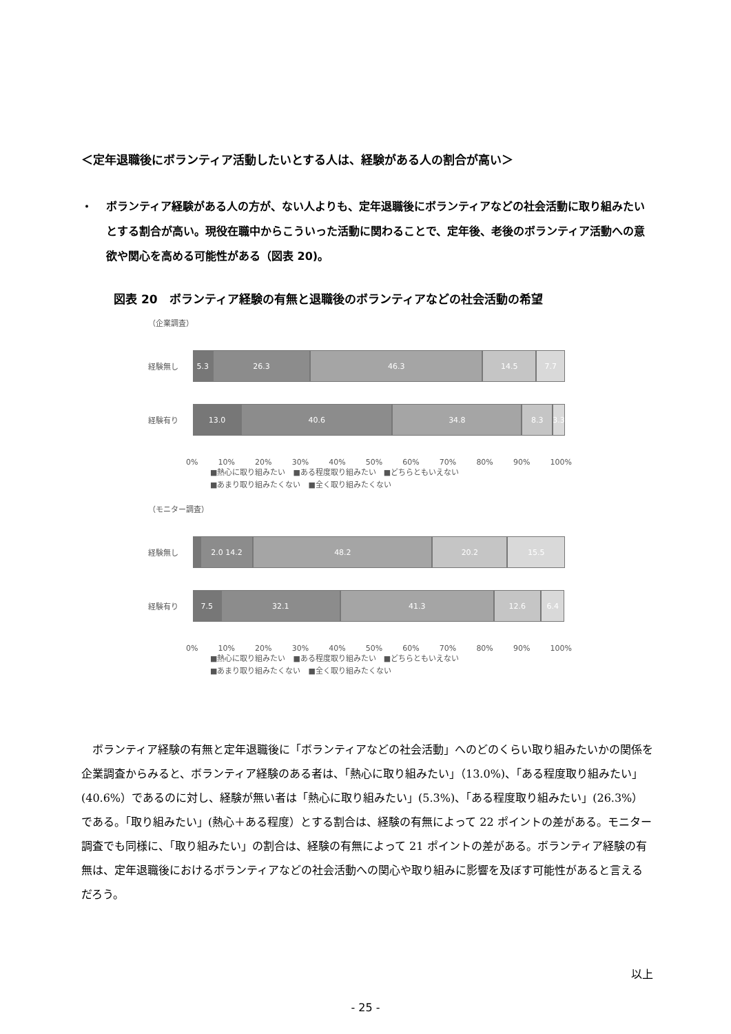＜定年退職後にボランティア活動したいとする人は、経験がある人の割合が高い＞
・ ボランティア経験がある人の方が、ない人よりも、定年退職後にボランティアなどの社会活動に取り組みたいとする割合が高い。現役在職中からこういった活動に関わることで、定年後、老後のボランティア活動への意欲や関心を高める可能性がある（図表 20)。
図表 20　ボランティア経験の有無と退職後のボランティアなどの社会活動の希望
（企業調査）
経験無し
5.3 26.3 46.3 14.5 7.7
経験有り
13.0 40.6 34.8 8.3 3.3
0% 10% 20% 30% 40% 50% 60% 70% 80% 90% 100%
■熱心に取り組みたい　■ある程度取り組みたい　■どちらともいえない
■あまり取り組みたくない　■全く取り組みたくない
（モニター調査）
経験無し
2.0 14.2 48.2 20.2 15.5
経験有り
7.5 32.1 41.3 12.6 6.4
0% 10% 20% 30% 40% 50% 60% 70% 80% 90% 100%
■熱心に取り組みたい　■ある程度取り組みたい　■どちらともいえない
■あまり取り組みたくない　■全く取り組みたくない
ボランティア経験の有無と定年退職後に「ボランティアなどの社会活動」へのどのくらい取り組みたいかの関係を企業調査からみると、ボランティア経験のある者は、「熱心に取り組みたい」（13.0%)、「ある程度取り組みたい」(40.6%）であるのに対し、経験が無い者は「熱心に取り組みたい」(5.3%)、「ある程度取り組みたい」(26.3%）である。「取り組みたい」(熱心＋ある程度）とする割合は、経験の有無によって 22 ポイントの差がある。モニター調査でも同様に、「取り組みたい」の割合は、経験の有無によって 21 ポイントの差がある。ボランティア経験の有無は、定年退職後におけるボランティアなどの社会活動への関心や取り組みに影響を及ぼす可能性があると言えるだろう。
以上
- 25 -